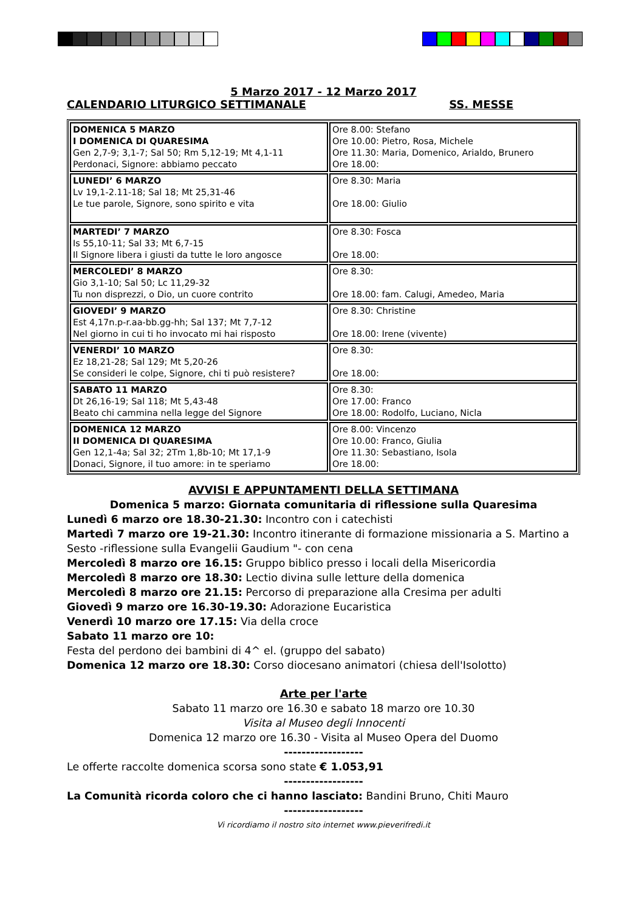5 Marzo 2017 - 12 Marzo 2017
CALENDARIO LITURGICO SETTIMANALE SS. MESSE
| DOMENICA 5 MARZO I DOMENICA DI QUARESIMA Gen 2,7-9; 3,1-7; Sal 50; Rm 5,12-19; Mt 4,1-11 Perdonaci, Signore: abbiamo peccato | Ore 8.00: Stefano Ore 10.00: Pietro, Rosa, Michele Ore 11.30: Maria, Domenico, Arialdo, Brunero Ore 18.00: |
| LUNEDI’ 6 MARZO Lv 19,1-2.11-18; Sal 18; Mt 25,31-46 Le tue parole, Signore, sono spirito e vita | Ore 8.30: Maria Ore 18.00: Giulio |
| MARTEDI’ 7 MARZO Is 55,10-11; Sal 33; Mt 6,7-15 Il Signore libera i giusti da tutte le loro angosce | Ore 8.30: Fosca Ore 18.00: |
| MERCOLEDI’ 8 MARZO Gio 3,1-10; Sal 50; Lc 11,29-32 Tu non disprezzi, o Dio, un cuore contrito | Ore 8.30: Ore 18.00: fam. Calugi, Amedeo, Maria |
| GIOVEDI’ 9 MARZO Est 4,17n.p-r.aa-bb.gg-hh; Sal 137; Mt 7,7-12 Nel giorno in cui ti ho invocato mi hai risposto | Ore 8.30: Christine Ore 18.00: Irene (vivente) |
| VENERDI’ 10 MARZO Ez 18,21-28; Sal 129; Mt 5,20-26 Se consideri le colpe, Signore, chi ti può resistere? | Ore 8.30: Ore 18.00: |
| SABATO 11 MARZO Dt 26,16-19; Sal 118; Mt 5,43-48 Beato chi cammina nella legge del Signore | Ore 8.30: Ore 17.00: Franco Ore 18.00: Rodolfo, Luciano, Nicla |
| DOMENICA 12 MARZO II DOMENICA DI QUARESIMA Gen 12,1-4a; Sal 32; 2Tm 1,8b-10; Mt 17,1-9 Donaci, Signore, il tuo amore: in te speriamo | Ore 8.00: Vincenzo Ore 10.00: Franco, Giulia Ore 11.30: Sebastiano, Isola Ore 18.00: |
AVVISI E APPUNTAMENTI DELLA SETTIMANA
Domenica 5 marzo: Giornata comunitaria di riflessione sulla Quaresima
Lunedì 6 marzo ore 18.30-21.30: Incontro con i catechisti
Martedì 7 marzo ore 19-21.30: Incontro itinerante di formazione missionaria a S. Martino a Sesto -riflessione sulla Evangelii Gaudium "- con cena
Mercoledì 8 marzo ore 16.15: Gruppo biblico presso i locali della Misericordia
Mercoledì 8 marzo ore 18.30: Lectio divina sulle letture della domenica
Mercoledì 8 marzo ore 21.15: Percorso di preparazione alla Cresima per adulti
Giovedì 9 marzo ore 16.30-19.30: Adorazione Eucaristica
Venerdì 10 marzo ore 17.15: Via della croce
Sabato 11 marzo ore 10:
Festa del perdono dei bambini di 4^ el. (gruppo del sabato)
Domenica 12 marzo ore 18.30: Corso diocesano animatori (chiesa dell'Isolotto)
Arte per l'arte
Sabato 11 marzo ore 16.30 e sabato 18 marzo ore 10.30
Visita al Museo degli Innocenti
Domenica 12 marzo ore 16.30 - Visita al Museo Opera del Duomo
------------------
Le offerte raccolte domenica scorsa sono state € 1.053,91
------------------
La Comunità ricorda coloro che ci hanno lasciato: Bandini Bruno, Chiti Mauro
------------------
Vi ricordiamo il nostro sito internet www.pieverifredi.it